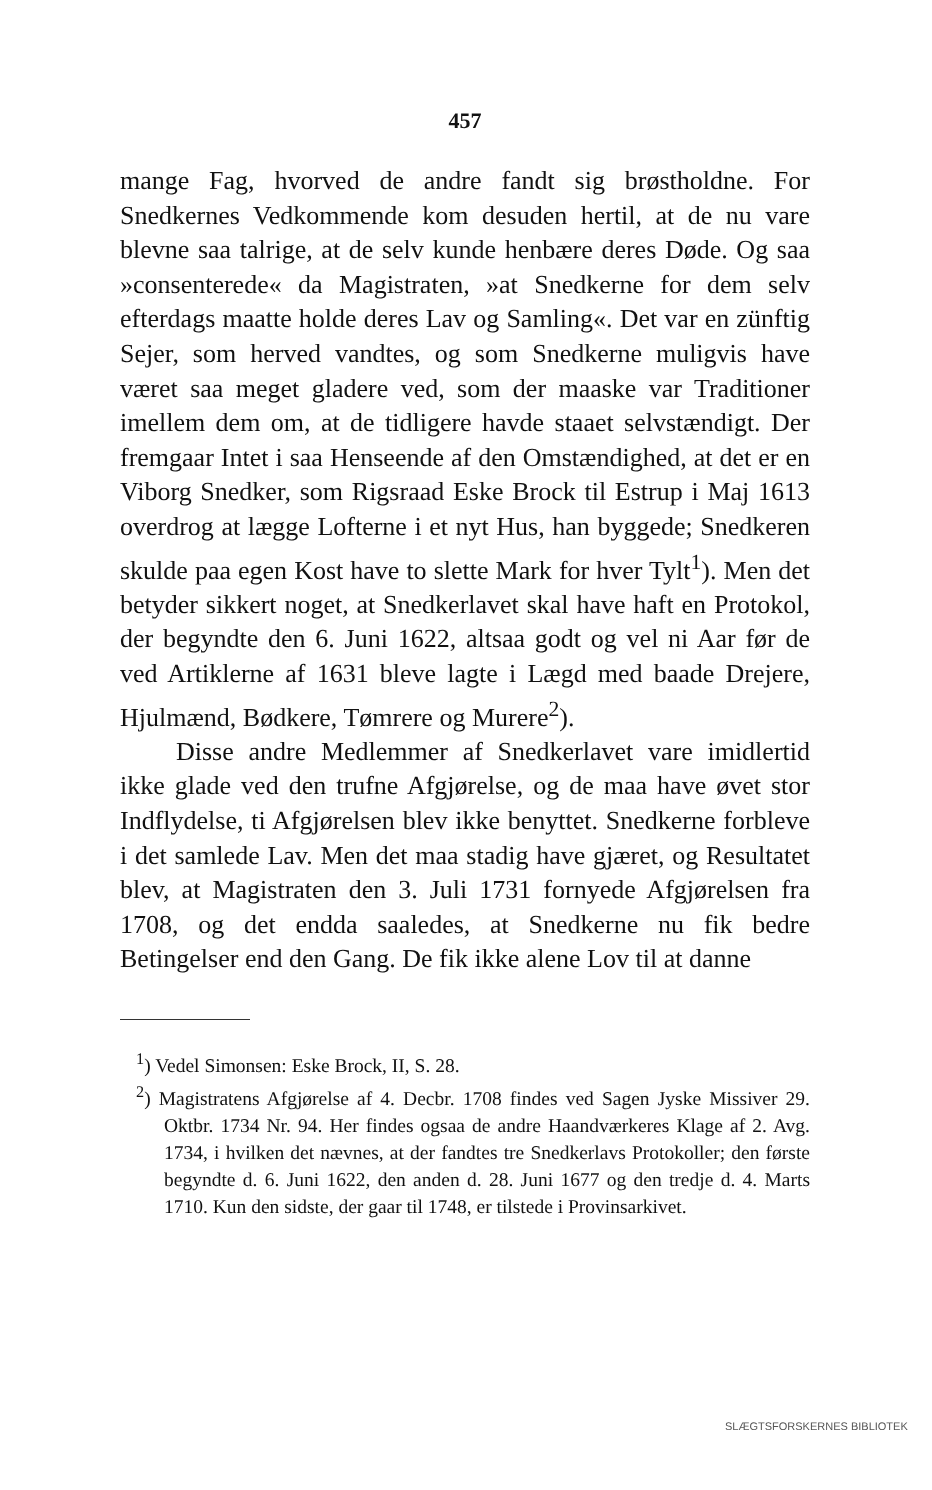457
mange Fag, hvorved de andre fandt sig brøstholdne. For Snedkernes Vedkommende kom desuden hertil, at de nu vare blevne saa talrige, at de selv kunde henbære deres Døde. Og saa »consenterede« da Magistraten, »at Snedkerne for dem selv efterdags maatte holde deres Lav og Samling«. Det var en zünftig Sejer, som herved vandtes, og som Snedkerne muligvis have været saa meget gladere ved, som der maaske var Traditioner imellem dem om, at de tidligere havde staaet selvstændigt. Der fremgaar Intet i saa Henseende af den Omstændighed, at det er en Viborg Snedker, som Rigsraad Eske Brock til Estrup i Maj 1613 overdrog at lægge Lofterne i et nyt Hus, han byggede; Snedkeren skulde paa egen Kost have to slette Mark for hver Tylt<sup>1</sup>). Men det betyder sikkert noget, at Snedkerlavet skal have haft en Protokol, der begyndte den 6. Juni 1622, altsaa godt og vel ni Aar før de ved Artiklerne af 1631 bleve lagte i Lægd med baade Drejere, Hjulmænd, Bødkere, Tømrere og Murere<sup>2</sup>).
Disse andre Medlemmer af Snedkerlavet vare imidlertid ikke glade ved den trufne Afgjørelse, og de maa have øvet stor Indflydelse, ti Afgjørelsen blev ikke benyttet. Snedkerne forbleve i det samlede Lav. Men det maa stadig have gjæret, og Resultatet blev, at Magistraten den 3. Juli 1731 fornyede Afgjørelsen fra 1708, og det endda saaledes, at Snedkerne nu fik bedre Betingelser end den Gang. De fik ikke alene Lov til at danne
<sup>1</sup>) Vedel Simonsen: Eske Brock, II, S. 28.
<sup>2</sup>) Magistratens Afgjørelse af 4. Decbr. 1708 findes ved Sagen Jyske Missiver 29. Oktbr. 1734 Nr. 94. Her findes ogsaa de andre Haandværkeres Klage af 2. Avg. 1734, i hvilken det nævnes, at der fandtes tre Snedkerlavs Protokoller; den første begyndte d. 6. Juni 1622, den anden d. 28. Juni 1677 og den tredje d. 4. Marts 1710. Kun den sidste, der gaar til 1748, er tilstede i Provinsarkivet.
SLÆGTSFORSKERNES BIBLIOTEK